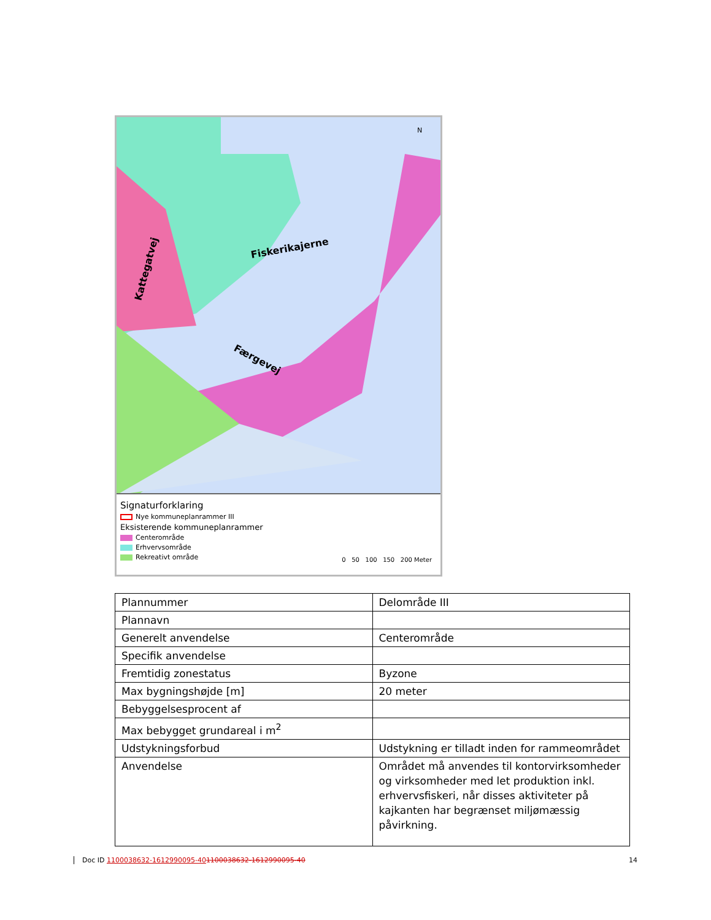Fiskerikajerne
Færgevej
Kattegatvej
N
Signaturforklaring
Nye kommuneplanrammer III
Eksisterende kommuneplanrammer
Centerområde
Erhvervsområde
Rekreativt område
0 50 100 150 200 Meter
| Plannummer | Delområde III |
| Plannavn | |
| Generelt anvendelse | Centerområde |
| Specifik anvendelse | |
| Fremtidig zonestatus | Byzone |
| Max bygningshøjde [m] | 20 meter |
| Bebyggelsesprocent af | |
| Max bebygget grundareal i m<sup>2</sup> | |
| Udstykningsforbud | Udstykning er tilladt inden for rammeområdet |
| Anvendelse | Området må anvendes til kontorvirksomheder og virksomheder med let produktion inkl. erhvervsfiskeri, når disses aktiviteter på kajkanten har begrænset miljømæssig påvirkning. |
Doc ID 1100038632-1612990095-401100038632-1612990095-40
14